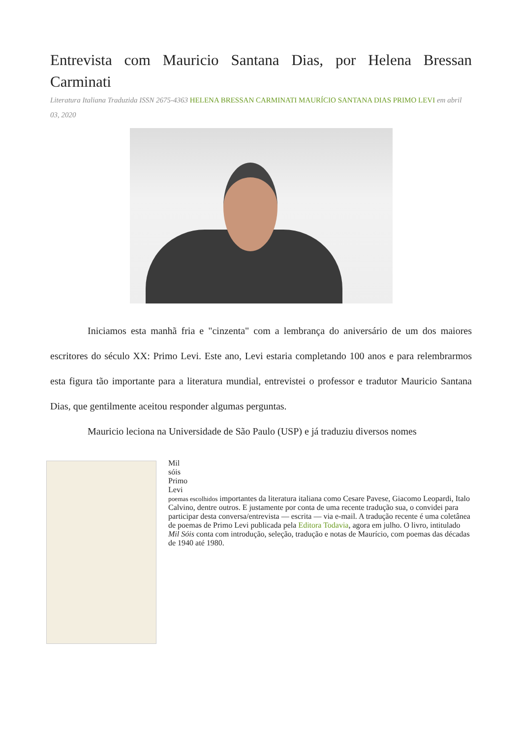Entrevista com Mauricio Santana Dias, por Helena Bressan Carminati
Literatura Italiana Traduzida ISSN 2675-4363 HELENA BRESSAN CARMINATI MAURÍCIO SANTANA DIAS PRIMO LEVI em abril 03, 2020
Iniciamos esta manhã fria e "cinzenta" com a lembrança do aniversário de um dos maiores escritores do século XX: Primo Levi. Este ano, Levi estaria completando 100 anos e para relembrarmos esta figura tão importante para a literatura mundial, entrevistei o professor e tradutor Mauricio Santana Dias, que gentilmente aceitou responder algumas perguntas.
Mauricio leciona na Universidade de São Paulo (USP) e já traduziu diversos nomes
Mil
sóis
Primo
Levi
poemas escolhidos importantes da literatura italiana como Cesare Pavese, Giacomo Leopardi, Italo Calvino, dentre outros. E justamente por conta de uma recente tradução sua, o convidei para participar desta conversa/entrevista — escrita — via e-mail. A tradução recente é uma coletânea de poemas de Primo Levi publicada pela Editora Todavia, agora em julho. O livro, intitulado Mil Sóis conta com introdução, seleção, tradução e notas de Maurício, com poemas das décadas de 1940 até 1980.